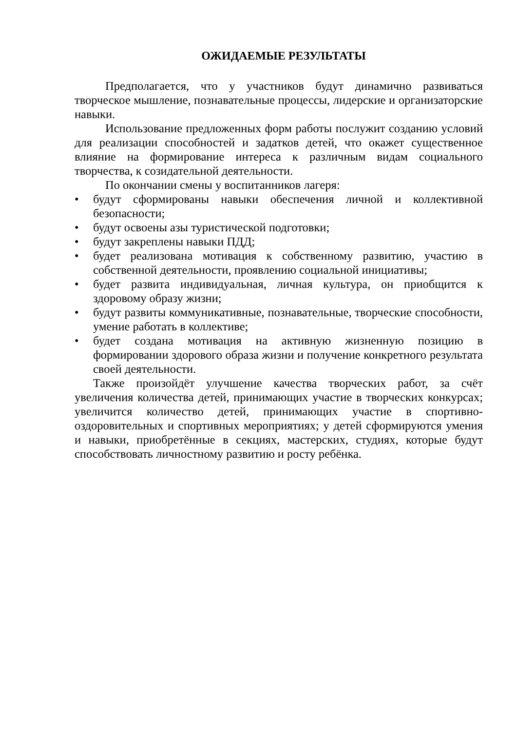ОЖИДАЕМЫЕ РЕЗУЛЬТАТЫ
Предполагается, что у участников будут динамично развиваться творческое мышление, познавательные процессы, лидерские и организаторские навыки.
Использование предложенных форм работы послужит созданию условий для реализации способностей и задатков детей, что окажет существенное влияние на формирование интереса к различным видам социального творчества, к созидательной деятельности.
По окончании смены у воспитанников лагеря:
• будут сформированы навыки обеспечения личной и коллективной безопасности;
• будут освоены азы туристической подготовки;
• будут закреплены навыки ПДД;
• будет реализована мотивация к собственному развитию, участию в собственной деятельности, проявлению социальной инициативы;
• будет развита индивидуальная, личная культура, он приобщится к здоровому образу жизни;
• будут развиты коммуникативные, познавательные, творческие способности, умение работать в коллективе;
• будет создана мотивация на активную жизненную позицию в формировании здорового образа жизни и получение конкретного результата своей деятельности.
Также произойдёт улучшение качества творческих работ, за счёт увеличения количества детей, принимающих участие в творческих конкурсах; увеличится количество детей, принимающих участие в спортивно-оздоровительных и спортивных мероприятиях; у детей сформируются умения и навыки, приобретённые в секциях, мастерских, студиях, которые будут способствовать личностному развитию и росту ребёнка.